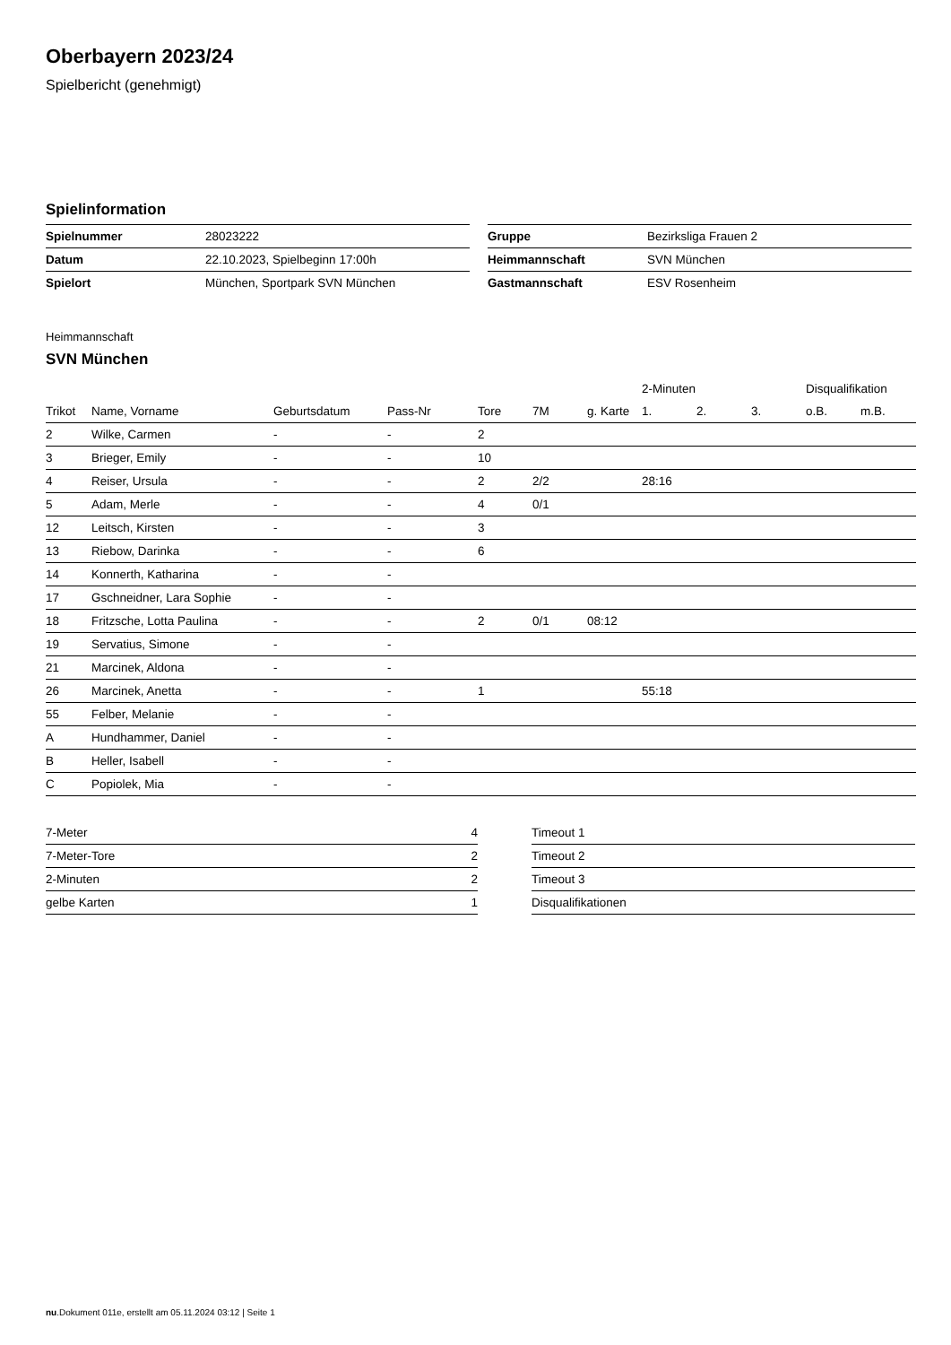Oberbayern 2023/24
Spielbericht (genehmigt)
Spielinformation
| Spielnummer | 28023222 |
| Datum | 22.10.2023, Spielbeginn 17:00h |
| Spielort | München, Sportpark SVN München |
| Gruppe | Bezirksliga Frauen 2 |
| Heimmannschaft | SVN München |
| Gastmannschaft | ESV Rosenheim |
Heimmannschaft
SVN München
| | | | | | | | 2-Minuten | | | Disqualifikation | |
| --- | --- | --- | --- | --- | --- | --- | --- | --- | --- | --- | --- |
| Trikot | Name, Vorname | Geburtsdatum | Pass-Nr | Tore | 7M | g. Karte | 1. | 2. | 3. | o.B. | m.B. |
| 2 | Wilke, Carmen | - | - | 2 | | | | | | | |
| 3 | Brieger, Emily | - | - | 10 | | | | | | | |
| 4 | Reiser, Ursula | - | - | 2 | 2/2 | | 28:16 | | | | |
| 5 | Adam, Merle | - | - | 4 | 0/1 | | | | | | |
| 12 | Leitsch, Kirsten | - | - | 3 | | | | | | | |
| 13 | Riebow, Darinka | - | - | 6 | | | | | | | |
| 14 | Konnerth, Katharina | - | - | | | | | | | | |
| 17 | Gschneidner, Lara Sophie | - | - | | | | | | | | |
| 18 | Fritzsche, Lotta Paulina | - | - | 2 | 0/1 | 08:12 | | | | | |
| 19 | Servatius, Simone | - | - | | | | | | | | |
| 21 | Marcinek, Aldona | - | - | | | | | | | | |
| 26 | Marcinek, Anetta | - | - | 1 | | | 55:18 | | | | |
| 55 | Felber, Melanie | - | - | | | | | | | | |
| A | Hundhammer, Daniel | - | - | | | | | | | | |
| B | Heller, Isabell | - | - | | | | | | | | |
| C | Popiolek, Mia | - | - | | | | | | | | |
| 7-Meter | 4 |
| 7-Meter-Tore | 2 |
| 2-Minuten | 2 |
| gelbe Karten | 1 |
| Timeout 1 |
| Timeout 2 |
| Timeout 3 |
| Disqualifikationen |
nu.Dokument 011e, erstellt am 05.11.2024 03:12 | Seite 1